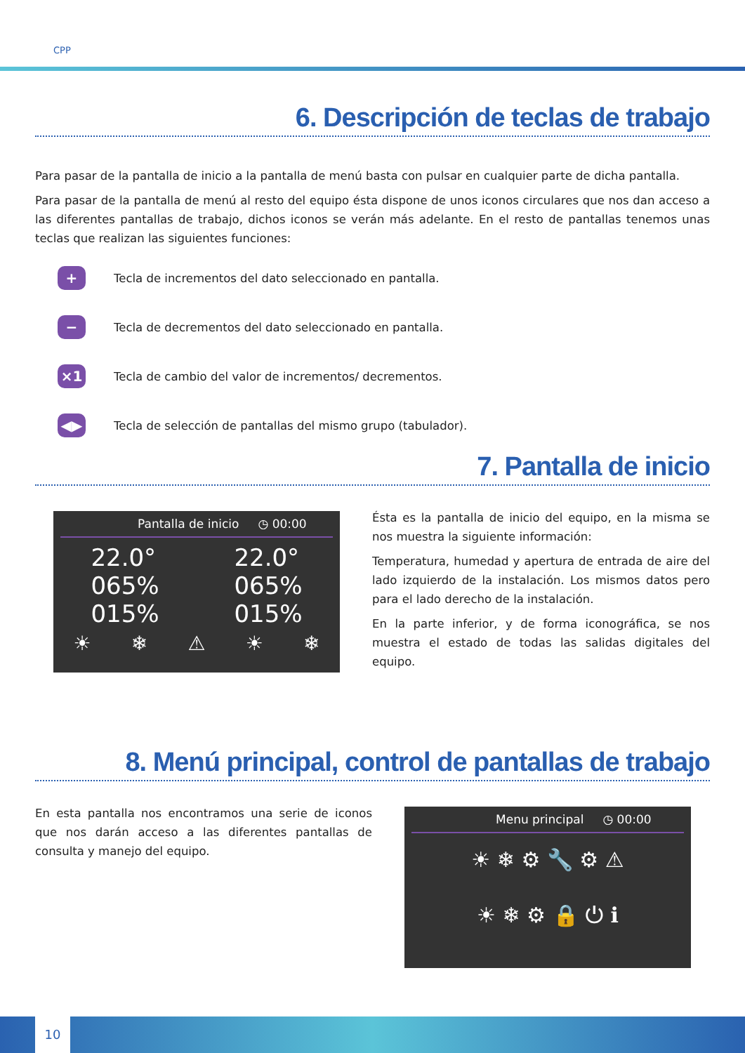CPP
6. Descripción de teclas de trabajo
Para pasar de la pantalla de inicio a la pantalla de menú basta con pulsar en cualquier parte de dicha pantalla.
Para pasar de la pantalla de menú al resto del equipo ésta dispone de unos iconos circulares que nos dan acceso a las diferentes pantallas de trabajo, dichos iconos se verán más adelante. En el resto de pantallas tenemos unas teclas que realizan las siguientes funciones:
+
Tecla de incrementos del dato seleccionado en pantalla.
−
Tecla de decrementos del dato seleccionado en pantalla.
×1
Tecla de cambio del valor de incrementos/ decrementos.
◀▶
Tecla de selección de pantallas del mismo grupo (tabulador).
7. Pantalla de inicio
Pantalla de inicio ◷ 00:00
22.0°
065%
015%
22.0°
065%
015%
☀ ❄ ⚠ ☀ ❄
Ésta es la pantalla de inicio del equipo, en la misma se nos muestra la siguiente información:
Temperatura, humedad y apertura de entrada de aire del lado izquierdo de la instalación. Los mismos datos pero para el lado derecho de la instalación.
En la parte inferior, y de forma iconográfica, se nos muestra el estado de todas las salidas digitales del equipo.
8. Menú principal, control de pantallas de trabajo
En esta pantalla nos encontramos una serie de iconos que nos darán acceso a las diferentes pantallas de consulta y manejo del equipo.
Menu principal ◷ 00:00
☀ ❄ ⚙ 🔧 ⚙ ⚠
☀ ❄ ⚙ 🔒 ⏻ ℹ
10